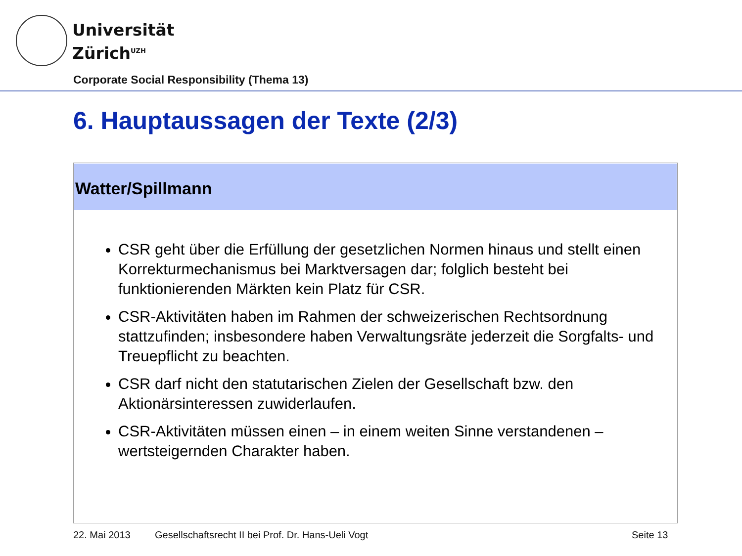Universität
Zürich<sup>UZH</sup>
Corporate Social Responsibility (Thema 13)
6. Hauptaussagen der Texte (2/3)
Watter/Spillmann
CSR geht über die Erfüllung der gesetzlichen Normen hinaus und stellt einen Korrekturmechanismus bei Marktversagen dar; folglich besteht bei funktionierenden Märkten kein Platz für CSR.
CSR-Aktivitäten haben im Rahmen der schweizerischen Rechtsordnung stattzufinden; insbesondere haben Verwaltungsräte jederzeit die Sorgfalts- und Treuepflicht zu beachten.
CSR darf nicht den statutarischen Zielen der Gesellschaft bzw. den Aktionärsinteressen zuwiderlaufen.
CSR-Aktivitäten müssen einen – in einem weiten Sinne verstandenen – wertsteigernden Charakter haben.
22. Mai 2013
Gesellschaftsrecht II bei Prof. Dr. Hans-Ueli Vogt
Seite 13